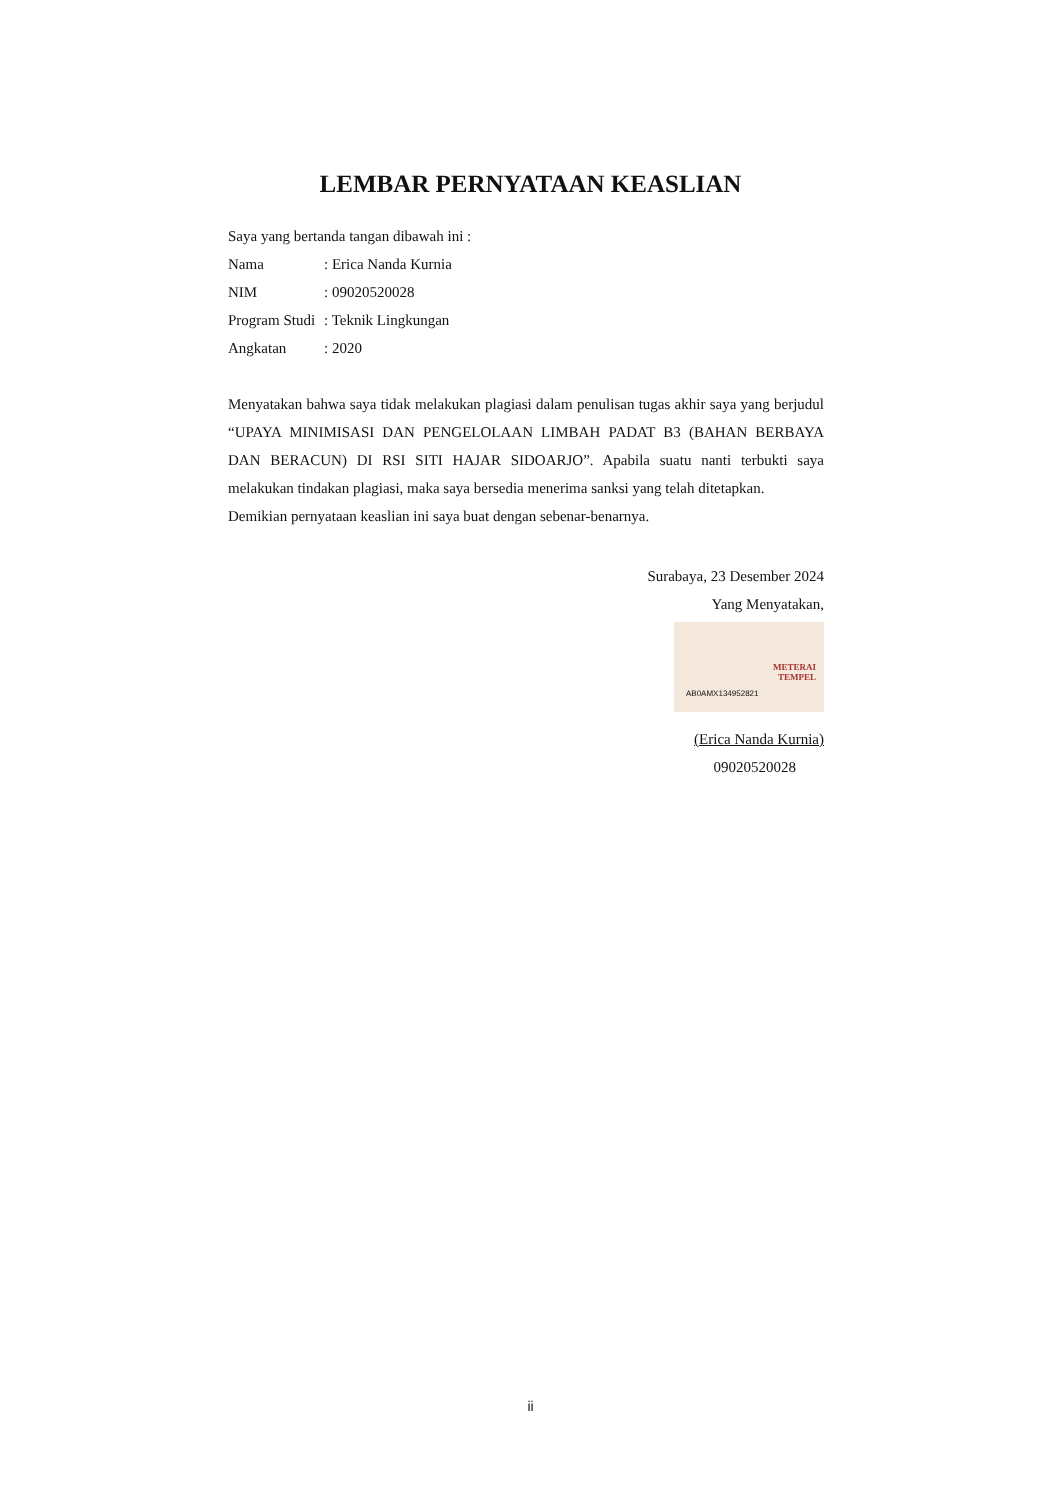LEMBAR PERNYATAAN KEASLIAN
Saya yang bertanda tangan dibawah ini :
Nama : Erica Nanda Kurnia
NIM : 09020520028
Program Studi
: Teknik Lingkungan
Angkatan : 2020
Menyatakan bahwa saya tidak melakukan plagiasi dalam penulisan tugas akhir saya yang berjudul “UPAYA MINIMISASI DAN PENGELOLAAN LIMBAH PADAT B3 (BAHAN BERBAYA DAN BERACUN) DI RSI SITI HAJAR SIDOARJO”. Apabila suatu nanti terbukti saya melakukan tindakan plagiasi, maka saya bersedia menerima sanksi yang telah ditetapkan.
Demikian pernyataan keaslian ini saya buat dengan sebenar-benarnya.
Surabaya, 23 Desember 2024
Yang Menyatakan,
METERAI
TEMPEL AB0AMX134952821
(Erica Nanda Kurnia)
09020520028
ii